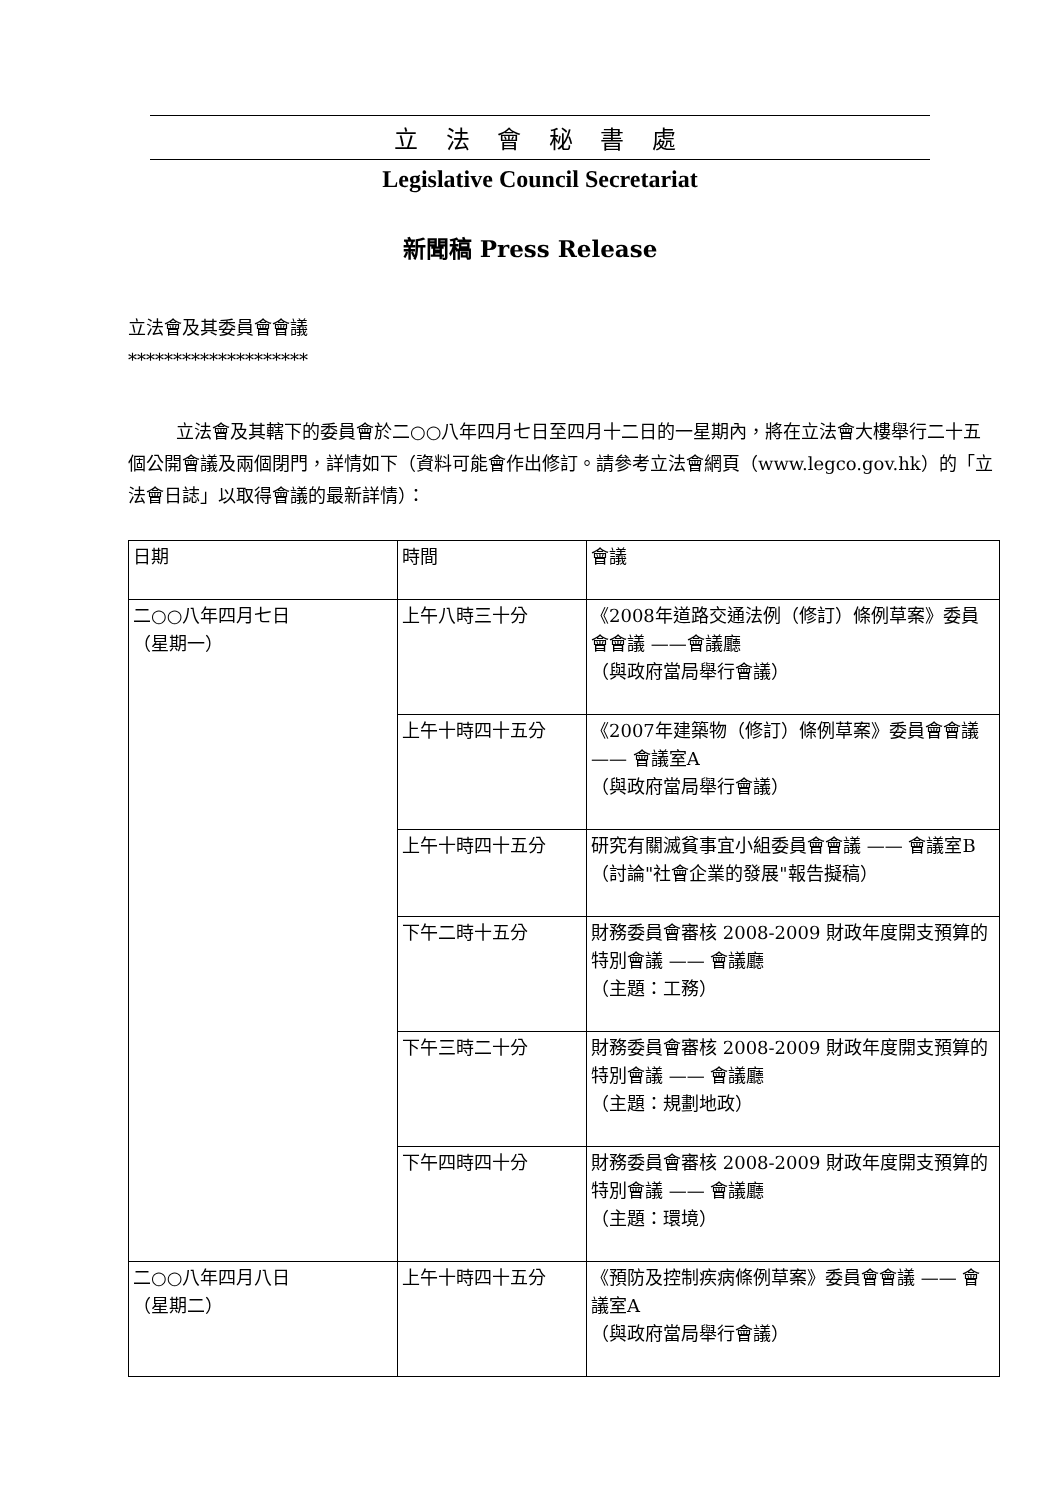立 法 會 秘 書 處
Legislative Council Secretariat
新聞稿 Press Release
立法會及其委員會會議
********************
立法會及其轄下的委員會於二○○八年四月七日至四月十二日的一星期內，將在立法會大樓舉行二十五個公開會議及兩個閉門，詳情如下（資料可能會作出修訂。請參考立法會網頁（www.legco.gov.hk）的「立法會日誌」以取得會議的最新詳情）：
| 日期 | 時間 | 會議 |
| 二○○八年四月七日 （星期一） | 上午八時三十分 | 《2008年道路交通法例（修訂）條例草案》委員會會議 ——會議廳 （與政府當局舉行會議） |
| | 上午十時四十五分 | 《2007年建築物（修訂）條例草案》委員會會議 —— 會議室A （與政府當局舉行會議） |
| | 上午十時四十五分 | 研究有關滅貧事宜小組委員會會議 —— 會議室B （討論"社會企業的發展"報告擬稿） |
| | 下午二時十五分 | 財務委員會審核 2008-2009 財政年度開支預算的特別會議 —— 會議廳 （主題：工務） |
| | 下午三時二十分 | 財務委員會審核 2008-2009 財政年度開支預算的特別會議 —— 會議廳 （主題：規劃地政） |
| | 下午四時四十分 | 財務委員會審核 2008-2009 財政年度開支預算的特別會議 —— 會議廳 （主題：環境） |
| 二○○八年四月八日 （星期二） | 上午十時四十五分 | 《預防及控制疾病條例草案》委員會會議 —— 會議室A （與政府當局舉行會議） |